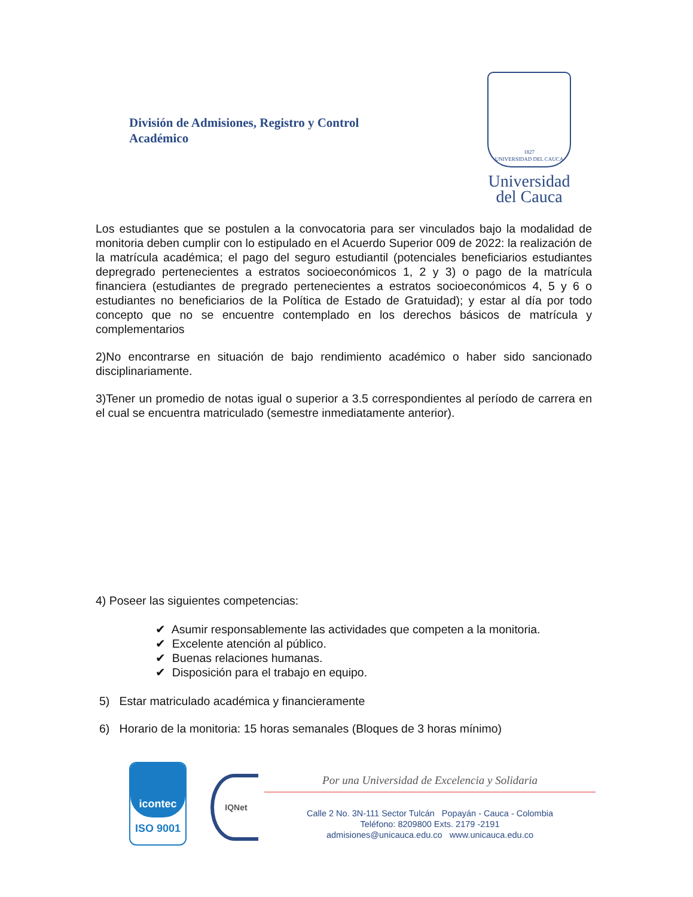División de Admisiones, Registro y Control
Académico
1827
UNIVERSIDAD DEL CAUCA
Universidad
del Cauca
Los estudiantes que se postulen a la convocatoria para ser vinculados bajo la modalidad de monitoria deben cumplir con lo estipulado en el Acuerdo Superior 009 de 2022: la realización de la matrícula académica; el pago del seguro estudiantil (potenciales beneficiarios estudiantes depregrado pertenecientes a estratos socioeconómicos 1, 2 y 3) o pago de la matrícula financiera (estudiantes de pregrado pertenecientes a estratos socioeconómicos 4, 5 y 6 o estudiantes no beneficiarios de la Política de Estado de Gratuidad); y estar al día por todo concepto que no se encuentre contemplado en los derechos básicos de matrícula y complementarios
2)No encontrarse en situación de bajo rendimiento académico o haber sido sancionado disciplinariamente.
3)Tener un promedio de notas igual o superior a 3.5 correspondientes al período de carrera en el cual se encuentra matriculado (semestre inmediatamente anterior).
4) Poseer las siguientes competencias:
✔ Asumir responsablemente las actividades que competen a la monitoria.
✔ Excelente atención al público.
✔ Buenas relaciones humanas.
✔ Disposición para el trabajo en equipo.
5) Estar matriculado académica y financieramente
6) Horario de la monitoria: 15 horas semanales (Bloques de 3 horas mínimo)
icontec
ISO 9001
IQNet
Por una Universidad de Excelencia y Solidaria
Calle 2 No. 3N-111 Sector Tulcán Popayán - Cauca - Colombia
Teléfono: 8209800 Exts. 2179 -2191
admisiones@unicauca.edu.co www.unicauca.edu.co